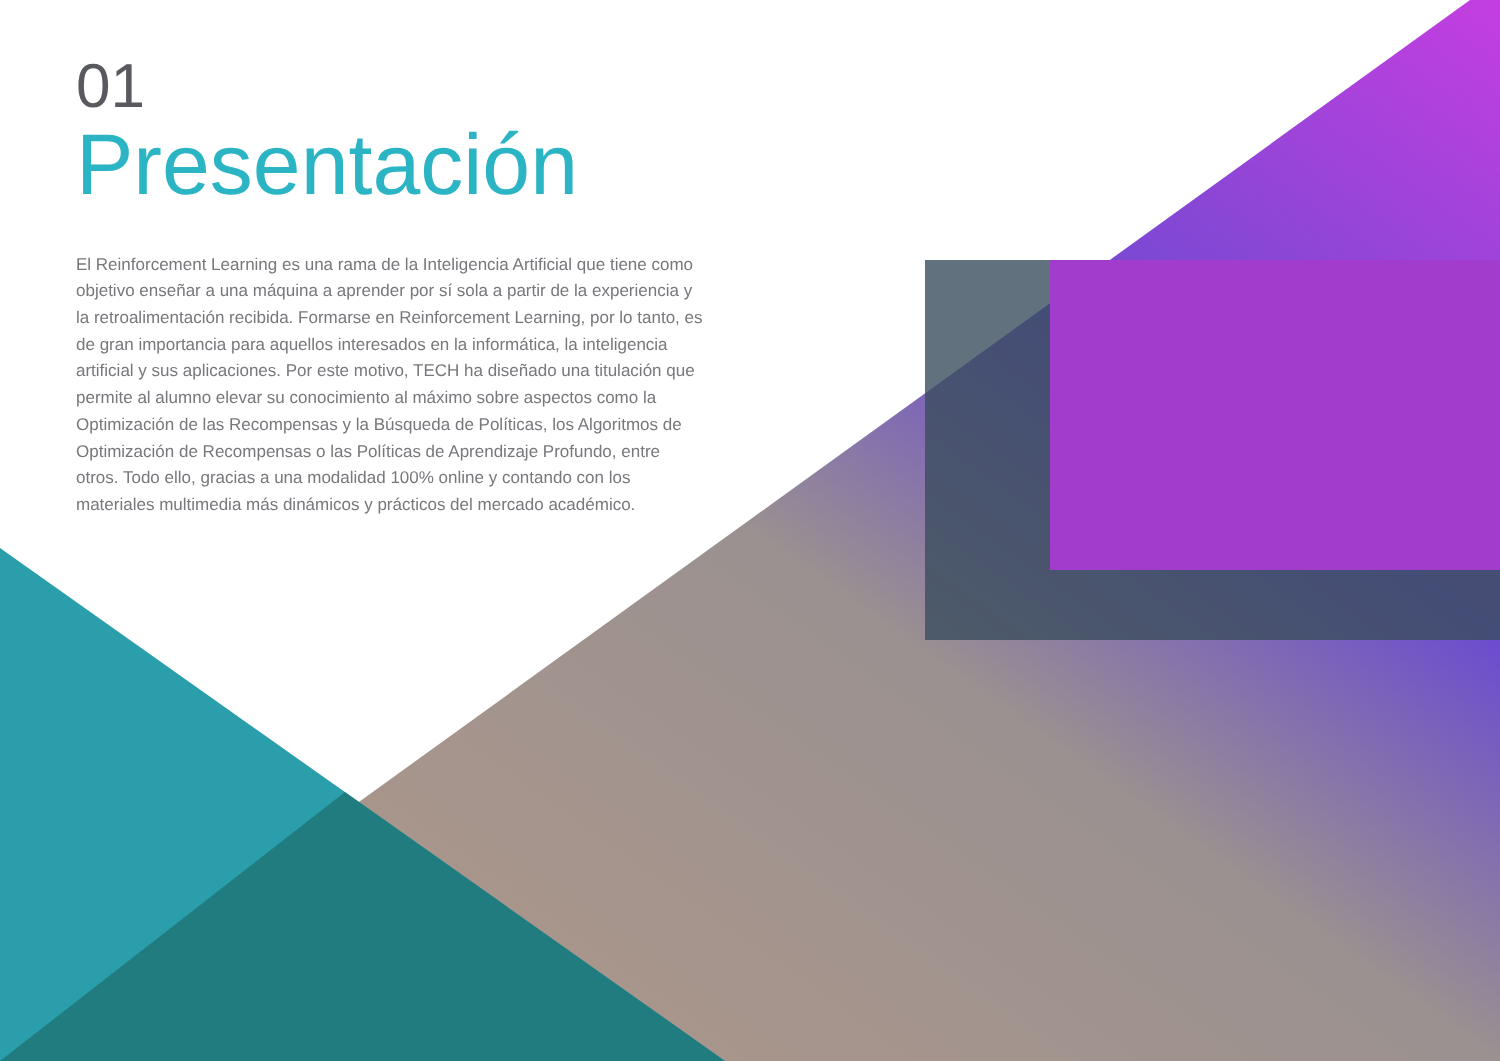01
Presentación
El Reinforcement Learning es una rama de la Inteligencia Artificial que tiene como objetivo enseñar a una máquina a aprender por sí sola a partir de la experiencia y la retroalimentación recibida. Formarse en Reinforcement Learning, por lo tanto, es de gran importancia para aquellos interesados en la informática, la inteligencia artificial y sus aplicaciones. Por este motivo, TECH ha diseñado una titulación que permite al alumno elevar su conocimiento al máximo sobre aspectos como la Optimización de las Recompensas y la Búsqueda de Políticas, los Algoritmos de Optimización de Recompensas o las Políticas de Aprendizaje Profundo, entre otros. Todo ello, gracias a una modalidad 100% online y contando con los materiales multimedia más dinámicos y prácticos del mercado académico.